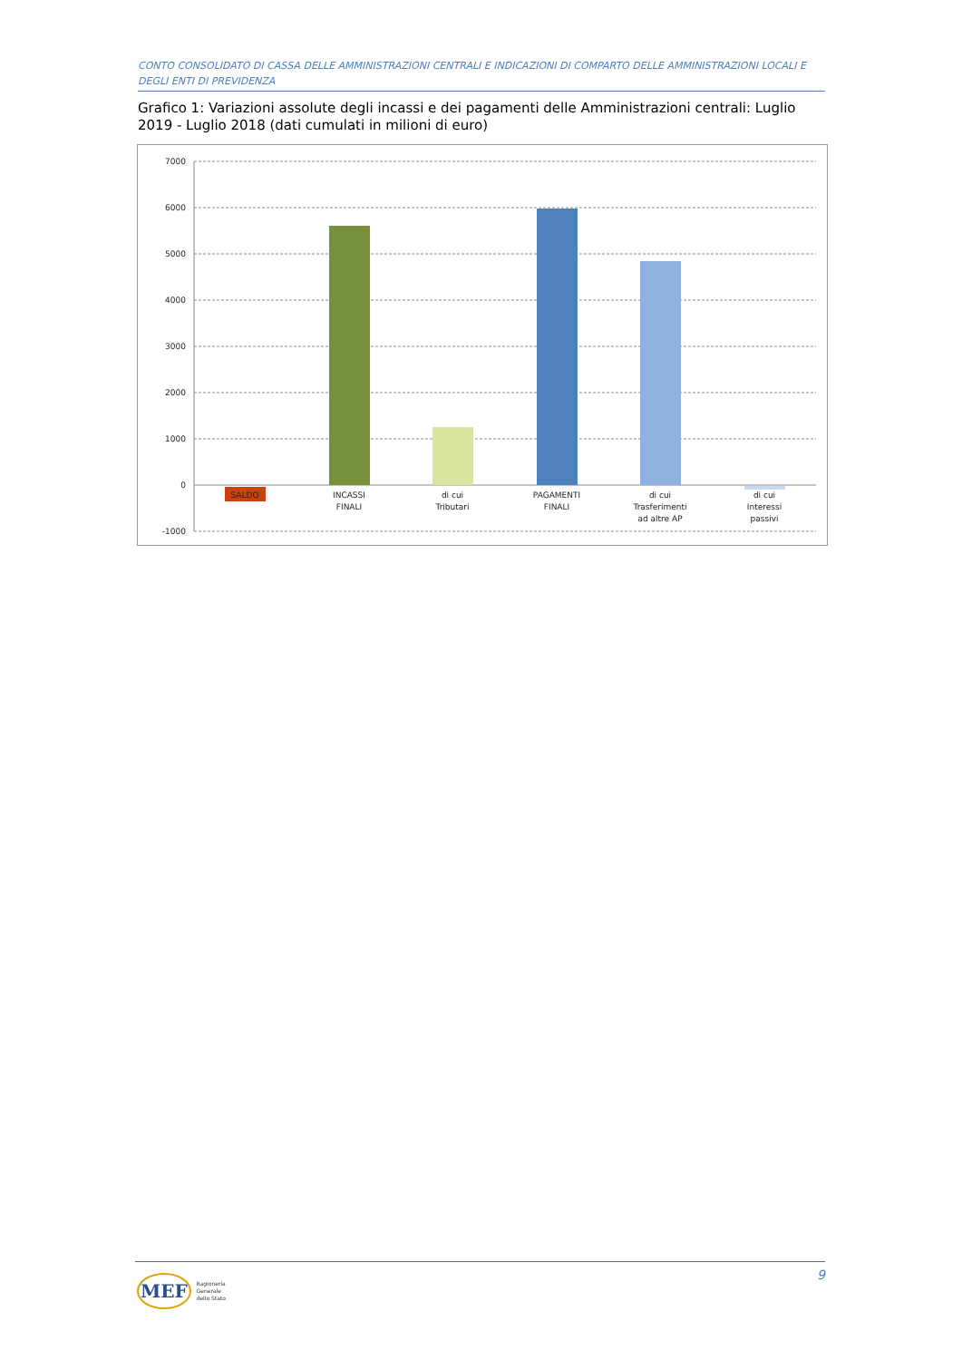CONTO CONSOLIDATO DI CASSA DELLE AMMINISTRAZIONI CENTRALI E INDICAZIONI DI COMPARTO DELLE AMMINISTRAZIONI LOCALI E DEGLI ENTI DI PREVIDENZA
Grafico 1: Variazioni assolute degli incassi e dei pagamenti delle Amministrazioni centrali: Luglio 2019 - Luglio 2018 (dati cumulati in milioni di euro)
7000
6000
5000
4000
3000
2000
1000
0
-1000
SALDO
INCASSI
FINALI
di cui
Tributari
PAGAMENTI
FINALI
di cui
Trasferimenti
ad altre AP
di cui
Interessi
passivi
9
MEF Ragioneria
Generale
dello Stato